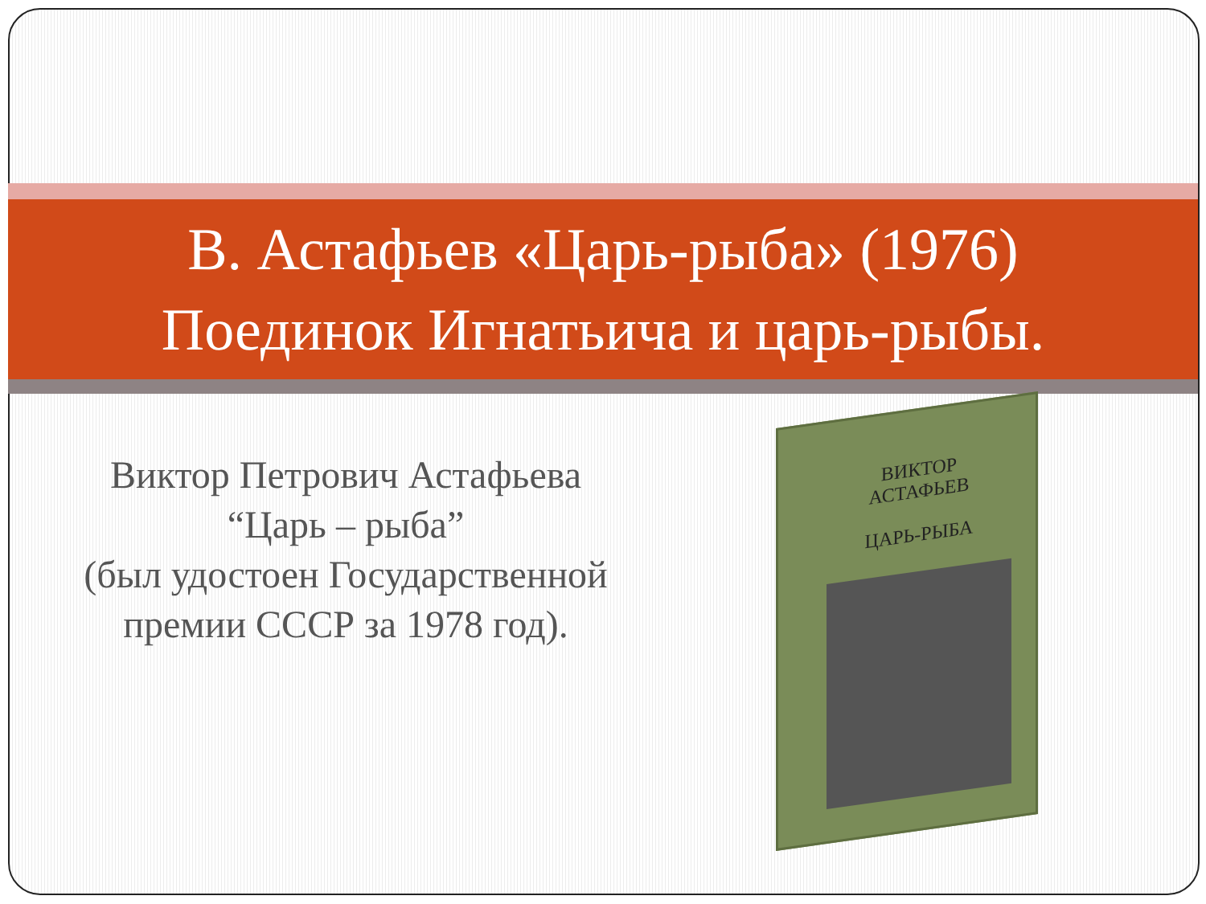В. Астафьев «Царь-рыба» (1976)
Поединок Игнатьича и царь-рыбы.
Виктор Петрович Астафьева
“Царь – рыба”
(был удостоен Государственной премии СССР за 1978 год).
ВИКТОР
АСТАФЬЕВ
ЦАРЬ-РЫБА